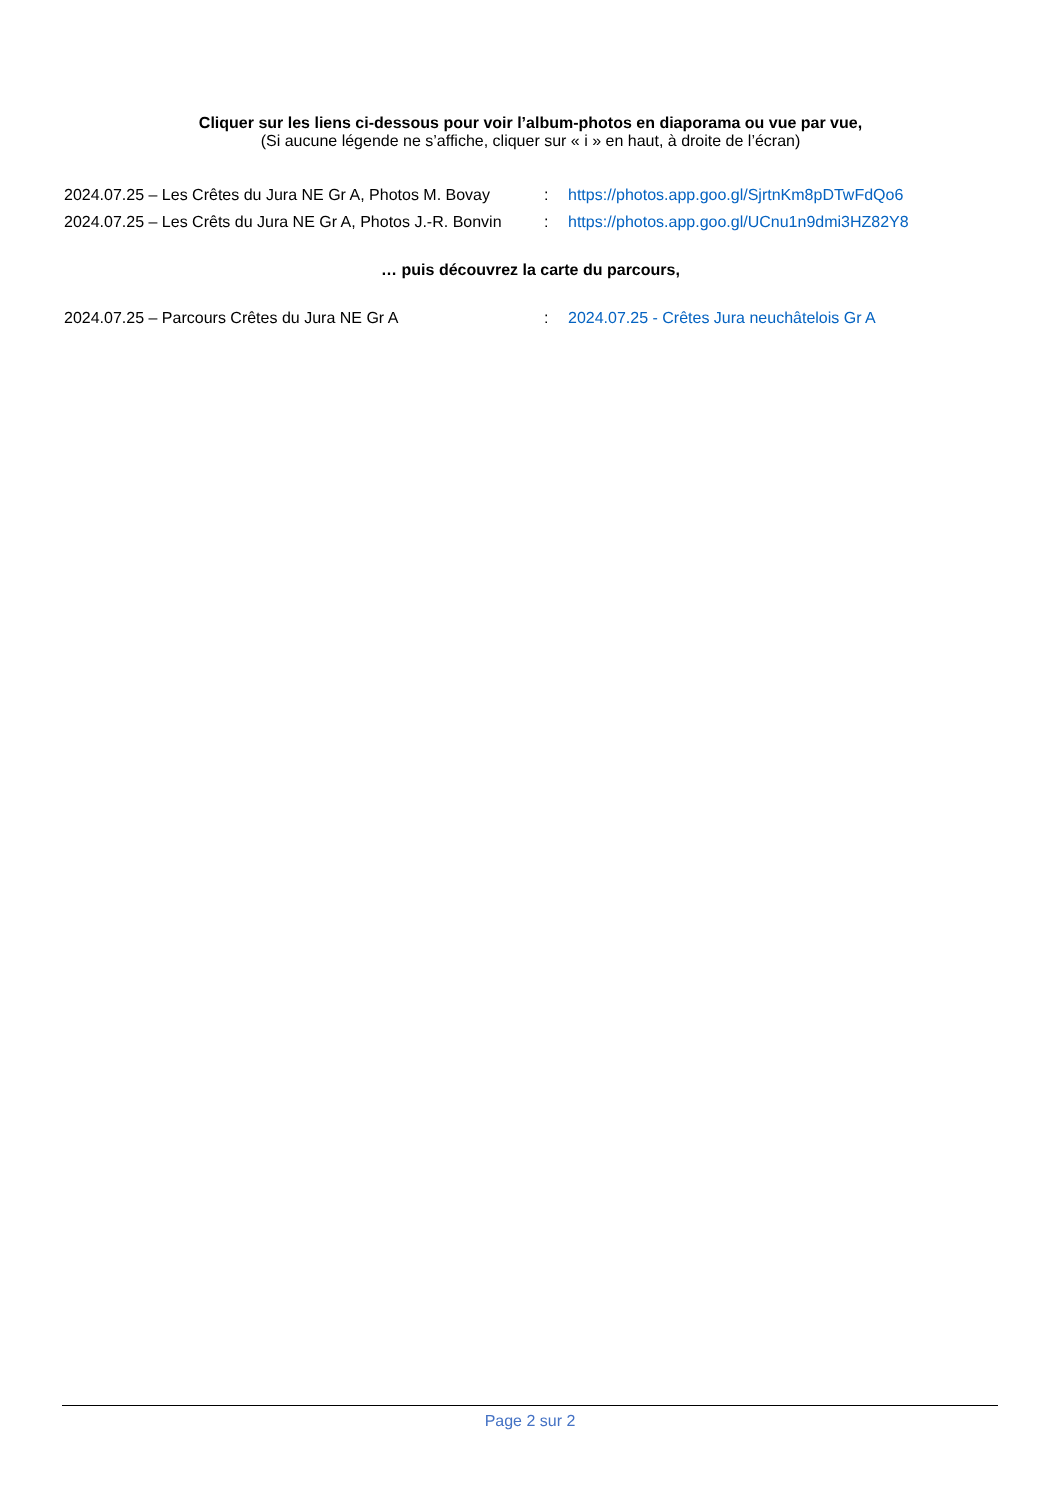Cliquer sur les liens ci-dessous pour voir l’album-photos en diaporama ou vue par vue,
(Si aucune légende ne s’affiche, cliquer sur « i » en haut, à droite de l’écran)
2024.07.25 – Les Crêtes du Jura NE Gr A, Photos M. Bovay
: https://photos.app.goo.gl/SjrtnKm8pDTwFdQo6
2024.07.25 – Les Crêts du Jura NE Gr A, Photos J.-R. Bonvin
: https://photos.app.goo.gl/UCnu1n9dmi3HZ82Y8
… puis découvrez la carte du parcours,
2024.07.25 – Parcours Crêtes du Jura NE Gr A : 2024.07.25 - Crêtes Jura neuchâtelois Gr A
Page 2 sur 2